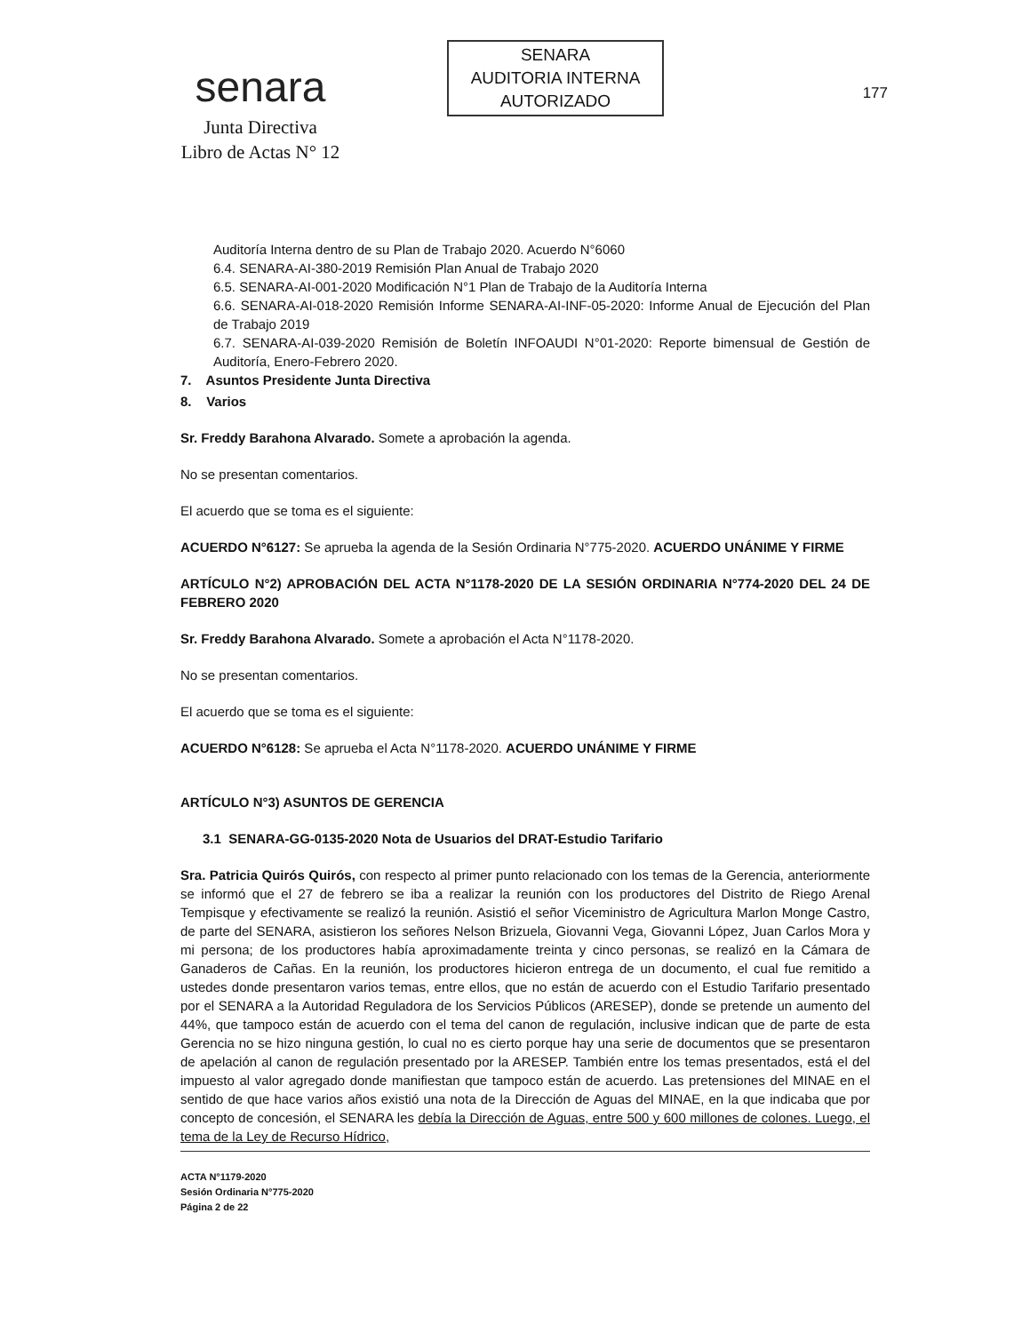senara
Junta Directiva
Libro de Actas N° 12
SENARA
AUDITORIA INTERNA
AUTORIZADO
177
Auditoría Interna dentro de su Plan de Trabajo 2020. Acuerdo N°6060
6.4. SENARA-AI-380-2019 Remisión Plan Anual de Trabajo 2020
6.5. SENARA-AI-001-2020 Modificación N°1 Plan de Trabajo de la Auditoría Interna
6.6. SENARA-AI-018-2020 Remisión Informe SENARA-AI-INF-05-2020: Informe Anual de Ejecución del Plan de Trabajo 2019
6.7. SENARA-AI-039-2020 Remisión de Boletín INFOAUDI N°01-2020: Reporte bimensual de Gestión de Auditoría, Enero-Febrero 2020.
7. Asuntos Presidente Junta Directiva
8. Varios
Sr. Freddy Barahona Alvarado. Somete a aprobación la agenda.
No se presentan comentarios.
El acuerdo que se toma es el siguiente:
ACUERDO N°6127: Se aprueba la agenda de la Sesión Ordinaria N°775-2020. ACUERDO UNÁNIME Y FIRME
ARTÍCULO N°2) APROBACIÓN DEL ACTA N°1178-2020 DE LA SESIÓN ORDINARIA N°774-2020 DEL 24 DE FEBRERO 2020
Sr. Freddy Barahona Alvarado. Somete a aprobación el Acta N°1178-2020.
No se presentan comentarios.
El acuerdo que se toma es el siguiente:
ACUERDO N°6128: Se aprueba el Acta N°1178-2020. ACUERDO UNÁNIME Y FIRME
ARTÍCULO N°3) ASUNTOS DE GERENCIA
3.1 SENARA-GG-0135-2020 Nota de Usuarios del DRAT-Estudio Tarifario
Sra. Patricia Quirós Quirós, con respecto al primer punto relacionado con los temas de la Gerencia, anteriormente se informó que el 27 de febrero se iba a realizar la reunión con los productores del Distrito de Riego Arenal Tempisque y efectivamente se realizó la reunión. Asistió el señor Viceministro de Agricultura Marlon Monge Castro, de parte del SENARA, asistieron los señores Nelson Brizuela, Giovanni Vega, Giovanni López, Juan Carlos Mora y mi persona; de los productores había aproximadamente treinta y cinco personas, se realizó en la Cámara de Ganaderos de Cañas. En la reunión, los productores hicieron entrega de un documento, el cual fue remitido a ustedes donde presentaron varios temas, entre ellos, que no están de acuerdo con el Estudio Tarifario presentado por el SENARA a la Autoridad Reguladora de los Servicios Públicos (ARESEP), donde se pretende un aumento del 44%, que tampoco están de acuerdo con el tema del canon de regulación, inclusive indican que de parte de esta Gerencia no se hizo ninguna gestión, lo cual no es cierto porque hay una serie de documentos que se presentaron de apelación al canon de regulación presentado por la ARESEP. También entre los temas presentados, está el del impuesto al valor agregado donde manifiestan que tampoco están de acuerdo. Las pretensiones del MINAE en el sentido de que hace varios años existió una nota de la Dirección de Aguas del MINAE, en la que indicaba que por concepto de concesión, el SENARA les debía la Dirección de Aguas, entre 500 y 600 millones de colones. Luego, el tema de la Ley de Recurso Hídrico,
ACTA N°1179-2020
Sesión Ordinaria N°775-2020
Página 2 de 22